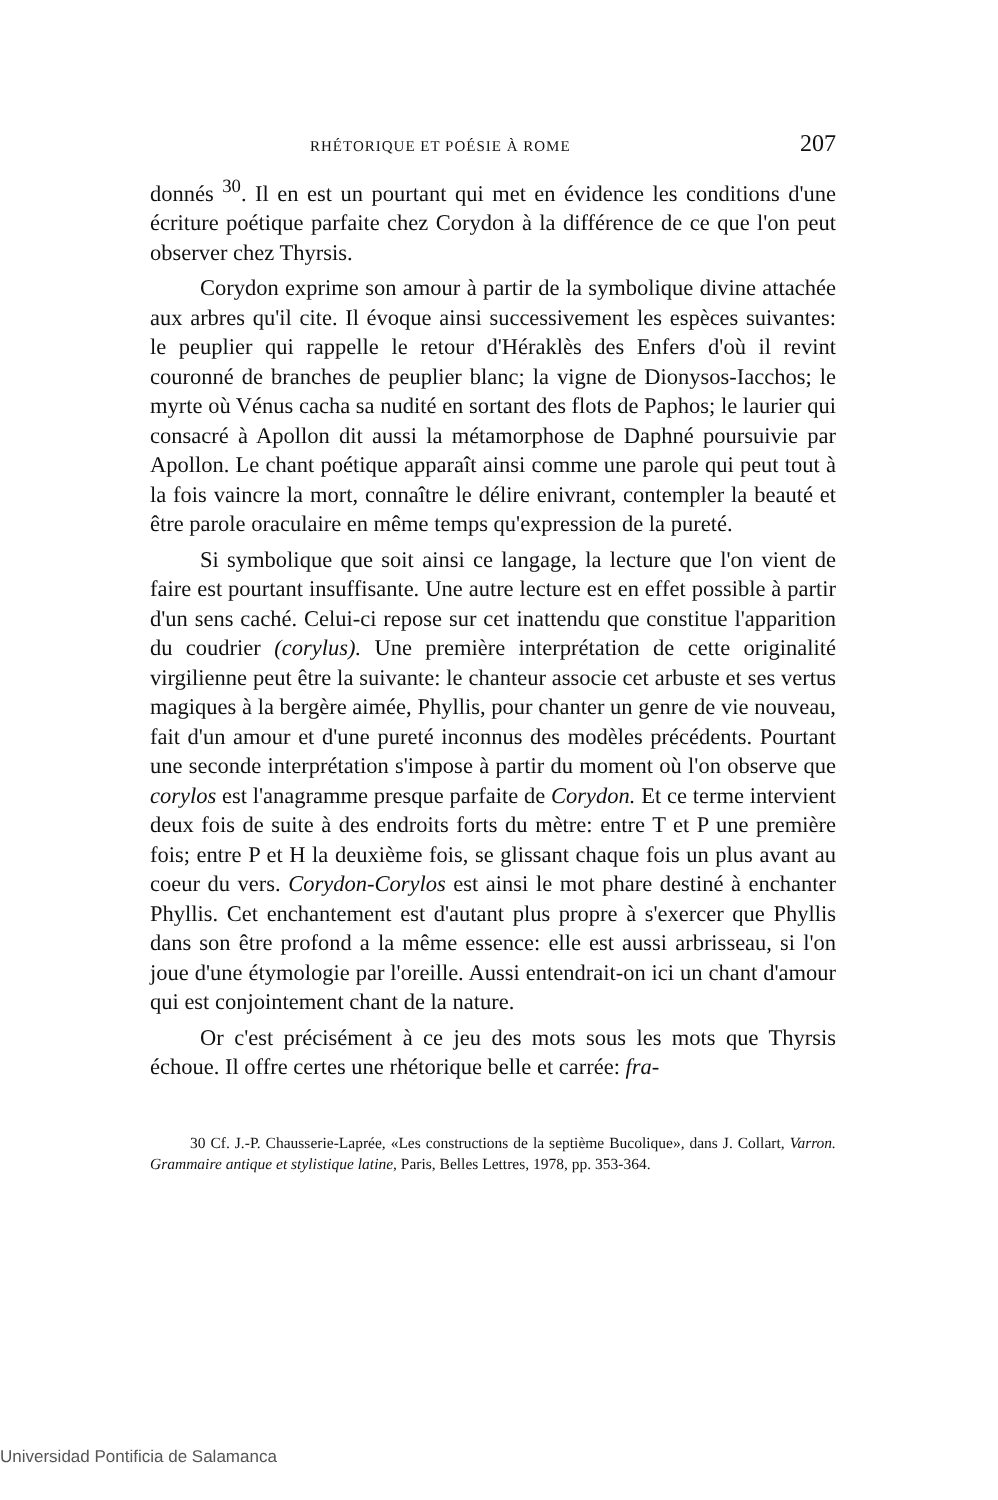RHÉTORIQUE ET POÉSIE À ROME 207
donnés <sup>30</sup>. Il en est un pourtant qui met en évidence les conditions d'une écriture poétique parfaite chez Corydon à la différence de ce que l'on peut observer chez Thyrsis.
Corydon exprime son amour à partir de la symbolique divine attachée aux arbres qu'il cite. Il évoque ainsi successivement les espèces suivantes: le peuplier qui rappelle le retour d'Héraklès des Enfers d'où il revint couronné de branches de peuplier blanc; la vigne de Dionysos-Iacchos; le myrte où Vénus cacha sa nudité en sortant des flots de Paphos; le laurier qui consacré à Apollon dit aussi la métamorphose de Daphné poursuivie par Apollon. Le chant poétique apparaît ainsi comme une parole qui peut tout à la fois vaincre la mort, connaître le délire enivrant, contempler la beauté et être parole oraculaire en même temps qu'expression de la pureté.
Si symbolique que soit ainsi ce langage, la lecture que l'on vient de faire est pourtant insuffisante. Une autre lecture est en effet possible à partir d'un sens caché. Celui-ci repose sur cet inattendu que constitue l'apparition du coudrier (corylus). Une première interprétation de cette originalité virgilienne peut être la suivante: le chanteur associe cet arbuste et ses vertus magiques à la bergère aimée, Phyllis, pour chanter un genre de vie nouveau, fait d'un amour et d'une pureté inconnus des modèles précédents. Pourtant une seconde interprétation s'impose à partir du moment où l'on observe que corylos est l'anagramme presque parfaite de Corydon. Et ce terme intervient deux fois de suite à des endroits forts du mètre: entre T et P une première fois; entre P et H la deuxième fois, se glissant chaque fois un plus avant au coeur du vers. Corydon-Corylos est ainsi le mot phare destiné à enchanter Phyllis. Cet enchantement est d'autant plus propre à s'exercer que Phyllis dans son être profond a la même essence: elle est aussi arbrisseau, si l'on joue d'une étymologie par l'oreille. Aussi entendrait-on ici un chant d'amour qui est conjointement chant de la nature.
Or c'est précisément à ce jeu des mots sous les mots que Thyrsis échoue. Il offre certes une rhétorique belle et carrée: fra-
30 Cf. J.-P. Chausserie-Laprée, «Les constructions de la septième Bucolique», dans J. Collart, Varron. Grammaire antique et stylistique latine, Paris, Belles Lettres, 1978, pp. 353-364.
Universidad Pontificia de Salamanca